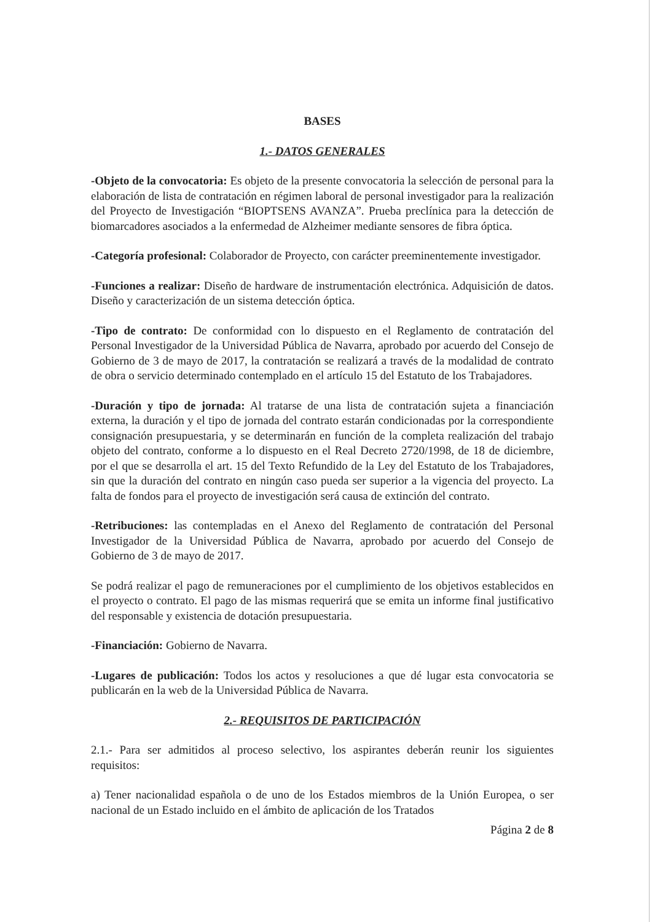BASES
1.- DATOS GENERALES
-Objeto de la convocatoria: Es objeto de la presente convocatoria la selección de personal para la elaboración de lista de contratación en régimen laboral de personal investigador para la realización del Proyecto de Investigación “BIOPTSENS AVANZA”. Prueba preclínica para la detección de biomarcadores asociados a la enfermedad de Alzheimer mediante sensores de fibra óptica.
-Categoría profesional: Colaborador de Proyecto, con carácter preeminentemente investigador.
-Funciones a realizar: Diseño de hardware de instrumentación electrónica. Adquisición de datos. Diseño y caracterización de un sistema detección óptica.
-Tipo de contrato: De conformidad con lo dispuesto en el Reglamento de contratación del Personal Investigador de la Universidad Pública de Navarra, aprobado por acuerdo del Consejo de Gobierno de 3 de mayo de 2017, la contratación se realizará a través de la modalidad de contrato de obra o servicio determinado contemplado en el artículo 15 del Estatuto de los Trabajadores.
-Duración y tipo de jornada: Al tratarse de una lista de contratación sujeta a financiación externa, la duración y el tipo de jornada del contrato estarán condicionadas por la correspondiente consignación presupuestaria, y se determinarán en función de la completa realización del trabajo objeto del contrato, conforme a lo dispuesto en el Real Decreto 2720/1998, de 18 de diciembre, por el que se desarrolla el art. 15 del Texto Refundido de la Ley del Estatuto de los Trabajadores, sin que la duración del contrato en ningún caso pueda ser superior a la vigencia del proyecto. La falta de fondos para el proyecto de investigación será causa de extinción del contrato.
-Retribuciones: las contempladas en el Anexo del Reglamento de contratación del Personal Investigador de la Universidad Pública de Navarra, aprobado por acuerdo del Consejo de Gobierno de 3 de mayo de 2017.
Se podrá realizar el pago de remuneraciones por el cumplimiento de los objetivos establecidos en el proyecto o contrato. El pago de las mismas requerirá que se emita un informe final justificativo del responsable y existencia de dotación presupuestaria.
-Financiación: Gobierno de Navarra.
-Lugares de publicación: Todos los actos y resoluciones a que dé lugar esta convocatoria se publicarán en la web de la Universidad Pública de Navarra.
2.- REQUISITOS DE PARTICIPACIÓN
2.1.- Para ser admitidos al proceso selectivo, los aspirantes deberán reunir los siguientes requisitos:
a) Tener nacionalidad española o de uno de los Estados miembros de la Unión Europea, o ser nacional de un Estado incluido en el ámbito de aplicación de los Tratados
Página 2 de 8